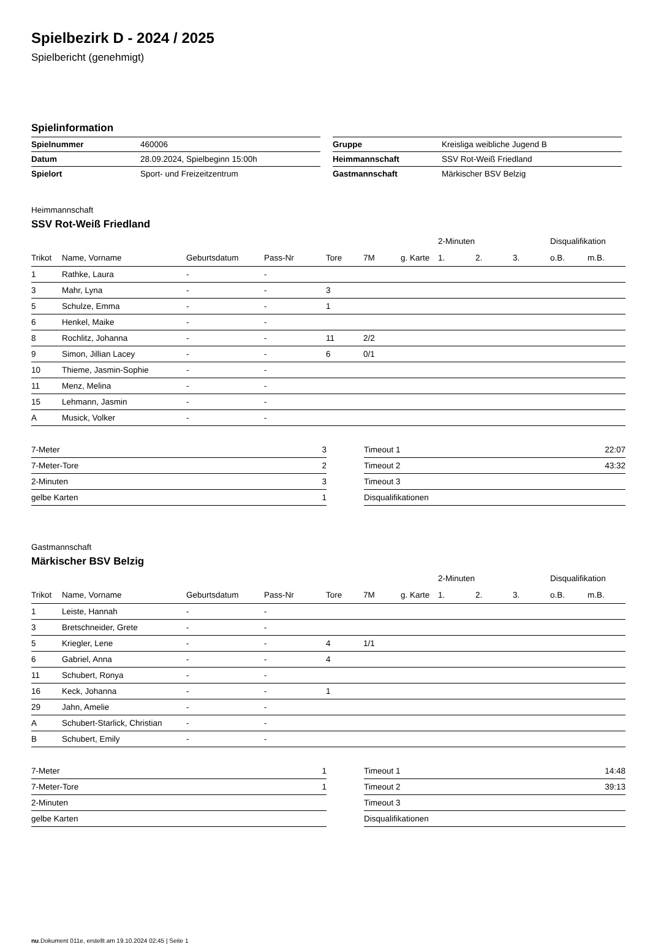Spielbezirk D - 2024 / 2025
Spielbericht (genehmigt)
Spielinformation
| Spielnummer | 460006 |
| Datum | 28.09.2024, Spielbeginn 15:00h |
| Spielort | Sport- und Freizeitzentrum |
| Gruppe | Kreisliga weibliche Jugend B |
| Heimmannschaft | SSV Rot-Weiß Friedland |
| Gastmannschaft | Märkischer BSV Belzig |
Heimmannschaft
SSV Rot-Weiß Friedland
| | | | | | | | 2-Minuten | | | Disqualifikation | |
| --- | --- | --- | --- | --- | --- | --- | --- | --- | --- | --- | --- |
| Trikot | Name, Vorname | Geburtsdatum | Pass-Nr | Tore | 7M | g. Karte | 1. | 2. | 3. | o.B. | m.B. |
| 1 | Rathke, Laura | - | - | | | | | | | | |
| 3 | Mahr, Lyna | - | - | 3 | | | | | | | |
| 5 | Schulze, Emma | - | - | 1 | | | | | | | |
| 6 | Henkel, Maike | - | - | | | | | | | | |
| 8 | Rochlitz, Johanna | - | - | 11 | 2/2 | | | | | | |
| 9 | Simon, Jillian Lacey | - | - | 6 | 0/1 | | | | | | |
| 10 | Thieme, Jasmin-Sophie | - | - | | | | | | | | |
| 11 | Menz, Melina | - | - | | | | | | | | |
| 15 | Lehmann, Jasmin | - | - | | | | | | | | |
| A | Musick, Volker | - | - | | | | | | | | |
| 7-Meter | 3 |
| 7-Meter-Tore | 2 |
| 2-Minuten | 3 |
| gelbe Karten | 1 |
| Timeout 1 | 22:07 |
| Timeout 2 | 43:32 |
| Timeout 3 | |
| Disqualifikationen | |
Gastmannschaft
Märkischer BSV Belzig
| | | | | | | | 2-Minuten | | | Disqualifikation | |
| --- | --- | --- | --- | --- | --- | --- | --- | --- | --- | --- | --- |
| Trikot | Name, Vorname | Geburtsdatum | Pass-Nr | Tore | 7M | g. Karte | 1. | 2. | 3. | o.B. | m.B. |
| 1 | Leiste, Hannah | - | - | | | | | | | | |
| 3 | Bretschneider, Grete | - | - | | | | | | | | |
| 5 | Kriegler, Lene | - | - | 4 | 1/1 | | | | | | |
| 6 | Gabriel, Anna | - | - | 4 | | | | | | | |
| 11 | Schubert, Ronya | - | - | | | | | | | | |
| 16 | Keck, Johanna | - | - | 1 | | | | | | | |
| 29 | Jahn, Amelie | - | - | | | | | | | | |
| A | Schubert-Starlick, Christian | - | - | | | | | | | | |
| B | Schubert, Emily | - | - | | | | | | | | |
| 7-Meter | 1 |
| 7-Meter-Tore | 1 |
| 2-Minuten | |
| gelbe Karten | |
| Timeout 1 | 14:48 |
| Timeout 2 | 39:13 |
| Timeout 3 | |
| Disqualifikationen | |
nu.Dokument 011e, erstellt am 19.10.2024 02:45 | Seite 1